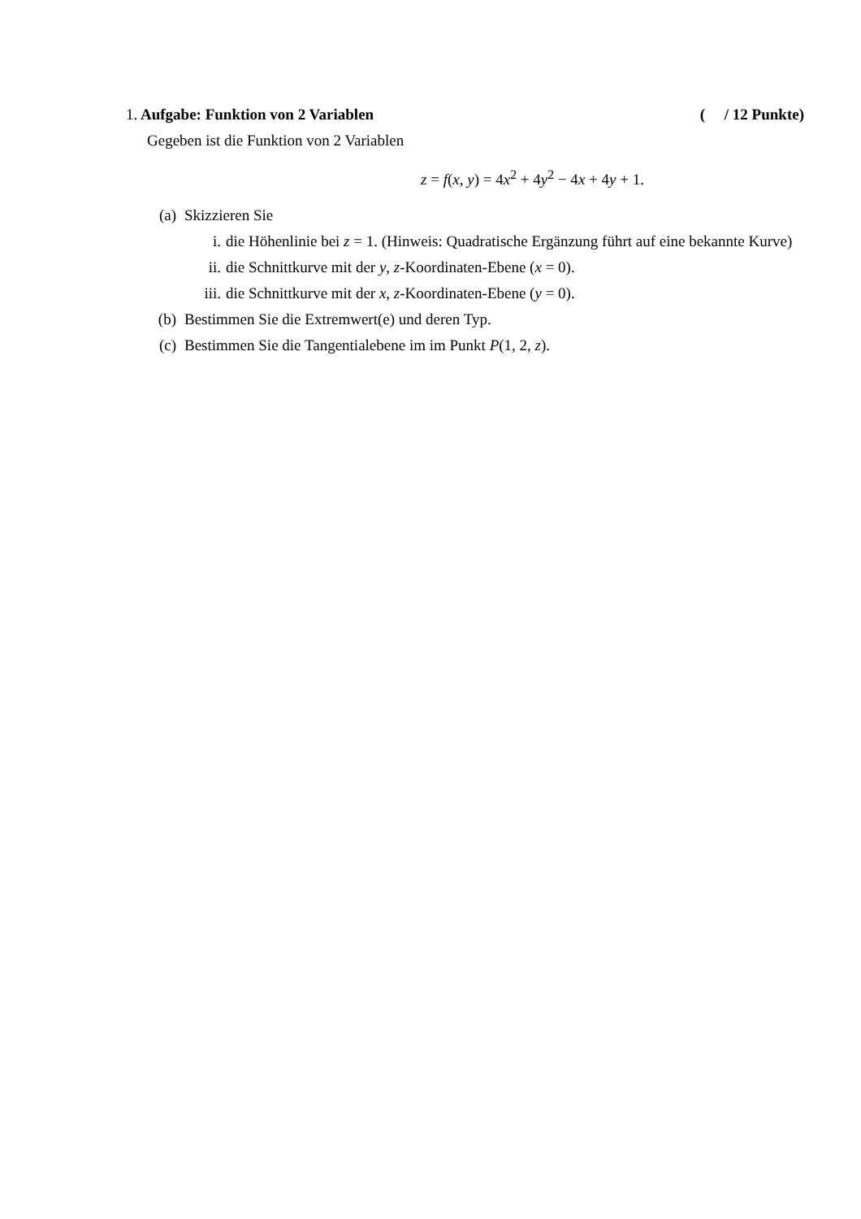1. Aufgabe: Funktion von 2 Variablen
( / 12 Punkte)
Gegeben ist die Funktion von 2 Variablen
z = f(x, y) = 4x<sup>2</sup> + 4y<sup>2</sup> − 4x + 4y + 1.
(a) Skizzieren Sie
i. die Höhenlinie bei z = 1. (Hinweis: Quadratische Ergänzung führt auf eine bekannte Kurve)
ii. die Schnittkurve mit der y, z-Koordinaten-Ebene (x = 0).
iii. die Schnittkurve mit der x, z-Koordinaten-Ebene (y = 0).
(b) Bestimmen Sie die Extremwert(e) und deren Typ.
(c) Bestimmen Sie die Tangentialebene im im Punkt P(1, 2, z).